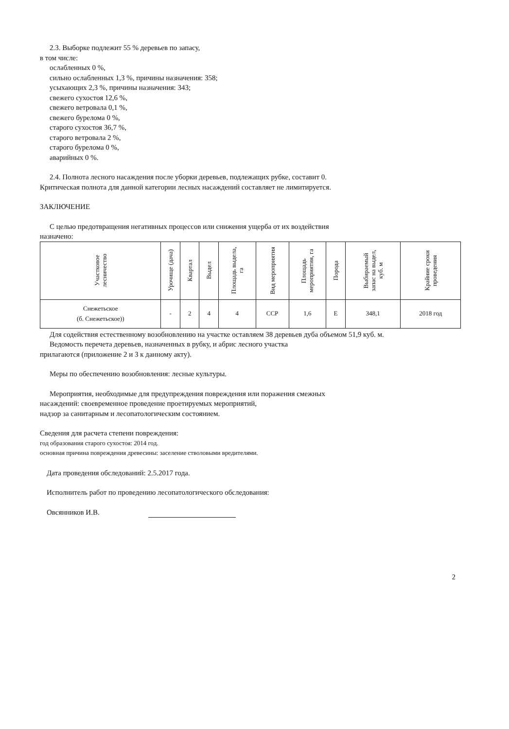2.3. Выборке подлежит 55 % деревьев по запасу,
в том числе:
ослабленных 0 %,
сильно ослабленных 1,3 %, причины назначения: 358;
усыхающих 2,3 %, причины назначения: 343;
свежего сухостоя 12,6 %,
свежего ветровала 0,1 %,
свежего бурелома 0 %,
старого сухостоя 36,7 %,
старого ветровала 2 %,
старого бурелома 0 %,
аварийных 0 %.
2.4. Полнота лесного насаждения после уборки деревьев, подлежащих рубке, составит 0.
Критическая полнота для данной категории лесных насаждений составляет не лимитируется.
ЗАКЛЮЧЕНИЕ
С целью предотвращения негативных процессов или снижения ущерба от их воздействия
назначено:
| Участковое лесничество | Урочище (дача) | Квартал | Выдел | Площадь выдела, га | Вид мероприятия | Площадь мероприятия, га | Порода | Выбираемый запас на выдел, куб. м | Крайние сроки проведения |
| --- | --- | --- | --- | --- | --- | --- | --- | --- | --- |
| Снежетьское (б. Снежетьское)) | - | 2 | 4 | 4 | ССР | 1,6 | Е | 348,1 | 2018 год |
Для содействия естественному возобновлению на участке оставляем 38 деревьев дуба объемом 51,9 куб. м.
Ведомость перечета деревьев, назначенных в рубку, и абрис лесного участка
прилагаются (приложение 2 и 3 к данному акту).
Меры по обеспечению возобновления: лесные культуры.
Мероприятия, необходимые для предупреждения повреждения или поражения смежных
насаждений: своевременное проведение проетируемых мероприятий,
надзор за санитарным и лесопатологическим состоянием.
Сведения для расчета степени повреждения:
год образования старого сухостоя: 2014 год.
основная причина повреждения древесины: заселение стволовыми вредителями.
Дата проведения обследований: 2.5.2017 года.
Исполнитель работ по проведению лесопатологического обследования:
Овсянников И.В.
2